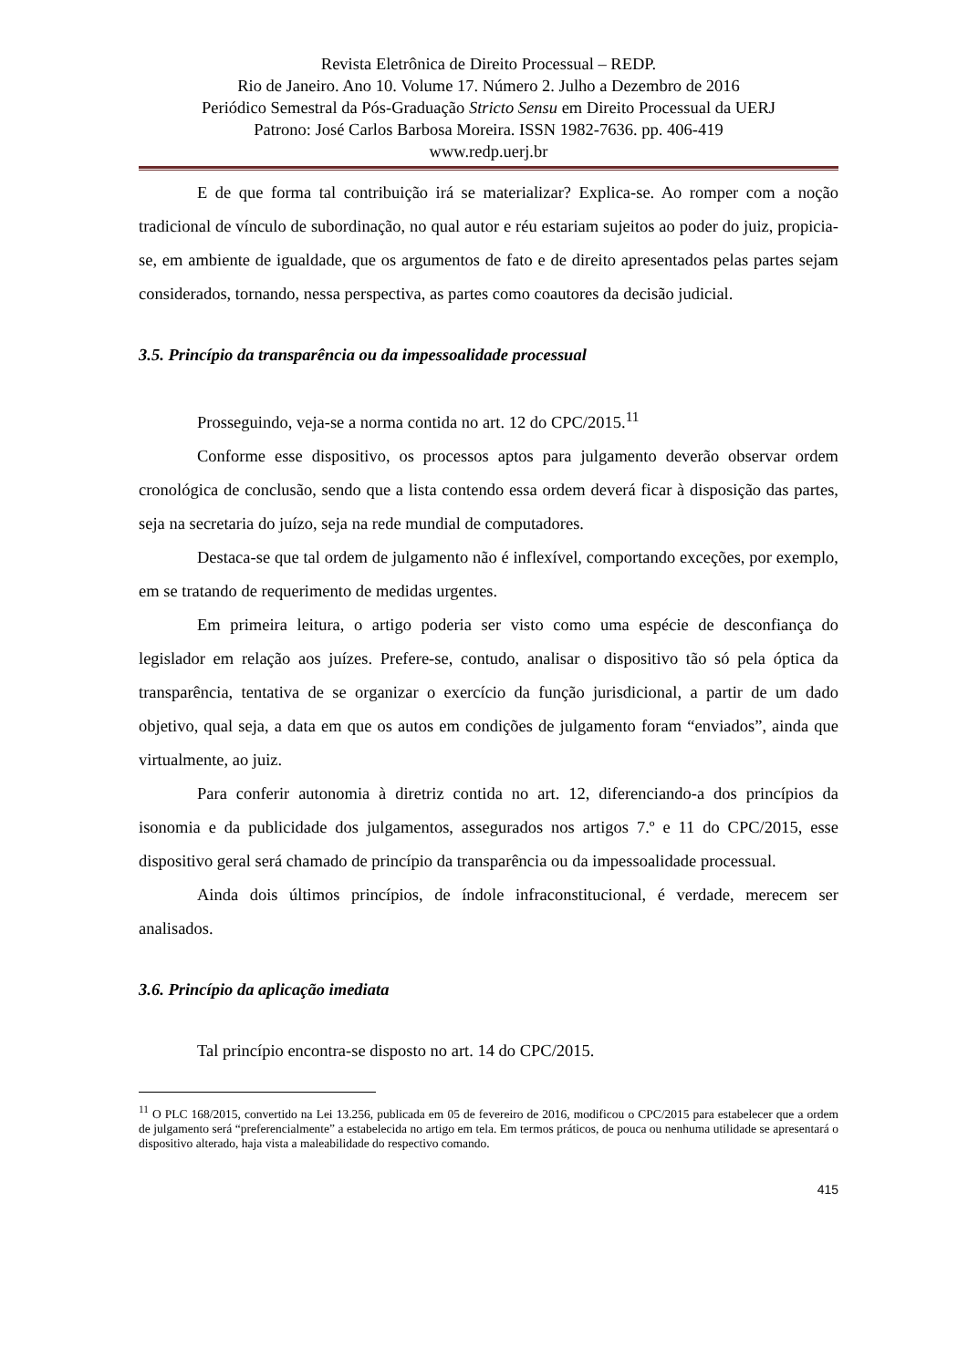Revista Eletrônica de Direito Processual – REDP.
Rio de Janeiro. Ano 10. Volume 17. Número 2. Julho a Dezembro de 2016
Periódico Semestral da Pós-Graduação Stricto Sensu em Direito Processual da UERJ
Patrono: José Carlos Barbosa Moreira. ISSN 1982-7636. pp. 406-419
www.redp.uerj.br
E de que forma tal contribuição irá se materializar? Explica-se. Ao romper com a noção tradicional de vínculo de subordinação, no qual autor e réu estariam sujeitos ao poder do juiz, propicia-se, em ambiente de igualdade, que os argumentos de fato e de direito apresentados pelas partes sejam considerados, tornando, nessa perspectiva, as partes como coautores da decisão judicial.
3.5. Princípio da transparência ou da impessoalidade processual
Prosseguindo, veja-se a norma contida no art. 12 do CPC/2015.<sup>11</sup>
Conforme esse dispositivo, os processos aptos para julgamento deverão observar ordem cronológica de conclusão, sendo que a lista contendo essa ordem deverá ficar à disposição das partes, seja na secretaria do juízo, seja na rede mundial de computadores.
Destaca-se que tal ordem de julgamento não é inflexível, comportando exceções, por exemplo, em se tratando de requerimento de medidas urgentes.
Em primeira leitura, o artigo poderia ser visto como uma espécie de desconfiança do legislador em relação aos juízes. Prefere-se, contudo, analisar o dispositivo tão só pela óptica da transparência, tentativa de se organizar o exercício da função jurisdicional, a partir de um dado objetivo, qual seja, a data em que os autos em condições de julgamento foram “enviados”, ainda que virtualmente, ao juiz.
Para conferir autonomia à diretriz contida no art. 12, diferenciando-a dos princípios da isonomia e da publicidade dos julgamentos, assegurados nos artigos 7.º e 11 do CPC/2015, esse dispositivo geral será chamado de princípio da transparência ou da impessoalidade processual.
Ainda dois últimos princípios, de índole infraconstitucional, é verdade, merecem ser analisados.
3.6. Princípio da aplicação imediata
Tal princípio encontra-se disposto no art. 14 do CPC/2015.
<sup>11</sup> O PLC 168/2015, convertido na Lei 13.256, publicada em 05 de fevereiro de 2016, modificou o CPC/2015 para estabelecer que a ordem de julgamento será “preferencialmente” a estabelecida no artigo em tela. Em termos práticos, de pouca ou nenhuma utilidade se apresentará o dispositivo alterado, haja vista a maleabilidade do respectivo comando.
415